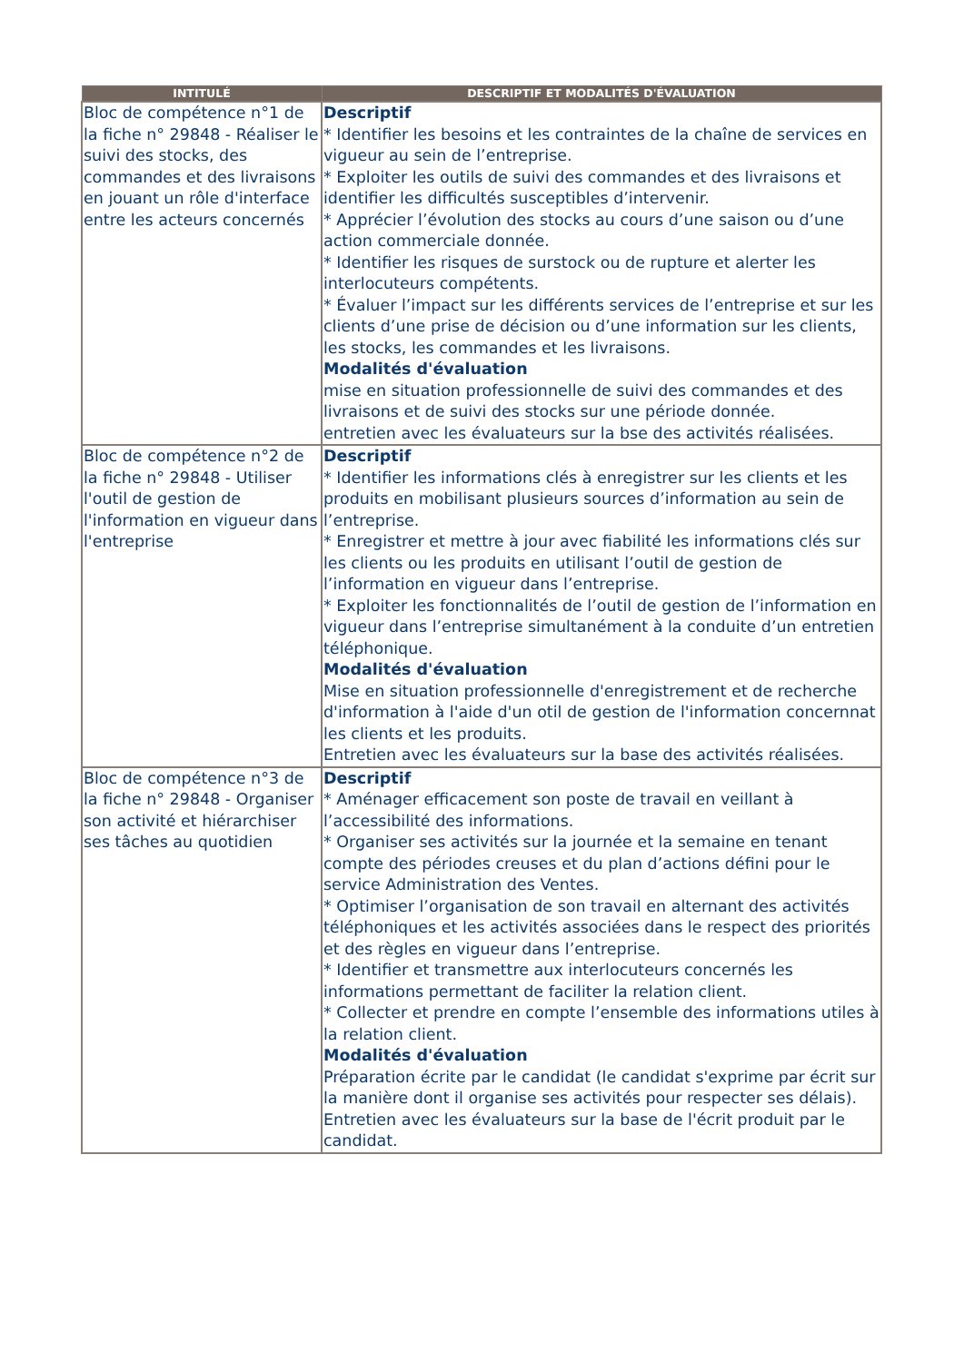| INTITULÉ | DESCRIPTIF ET MODALITÉS D'ÉVALUATION |
| --- | --- |
| Bloc de compétence n°1 de la fiche n° 29848 - Réaliser le suivi des stocks, des commandes et des livraisons en jouant un rôle d'interface entre les acteurs concernés | Descriptif * Identifier les besoins et les contraintes de la chaîne de services en vigueur au sein de l’entreprise. * Exploiter les outils de suivi des commandes et des livraisons et identifier les difficultés susceptibles d’intervenir. * Apprécier l’évolution des stocks au cours d’une saison ou d’une action commerciale donnée. * Identifier les risques de surstock ou de rupture et alerter les interlocuteurs compétents. * Évaluer l’impact sur les différents services de l’entreprise et sur les clients d’une prise de décision ou d’une information sur les clients, les stocks, les commandes et les livraisons. Modalités d'évaluation mise en situation professionnelle de suivi des commandes et des livraisons et de suivi des stocks sur une période donnée. entretien avec les évaluateurs sur la bse des activités réalisées. |
| Bloc de compétence n°2 de la fiche n° 29848 - Utiliser l'outil de gestion de l'information en vigueur dans l'entreprise | Descriptif * Identifier les informations clés à enregistrer sur les clients et les produits en mobilisant plusieurs sources d’information au sein de l’entreprise. * Enregistrer et mettre à jour avec fiabilité les informations clés sur les clients ou les produits en utilisant l’outil de gestion de l’information en vigueur dans l’entreprise. * Exploiter les fonctionnalités de l’outil de gestion de l’information en vigueur dans l’entreprise simultanément à la conduite d’un entretien téléphonique. Modalités d'évaluation Mise en situation professionnelle d'enregistrement et de recherche d'information à l'aide d'un otil de gestion de l'information concernnat les clients et les produits. Entretien avec les évaluateurs sur la base des activités réalisées. |
| Bloc de compétence n°3 de la fiche n° 29848 - Organiser son activité et hiérarchiser ses tâches au quotidien | Descriptif * Aménager efficacement son poste de travail en veillant à l’accessibilité des informations. * Organiser ses activités sur la journée et la semaine en tenant compte des périodes creuses et du plan d’actions défini pour le service Administration des Ventes. * Optimiser l’organisation de son travail en alternant des activités téléphoniques et les activités associées dans le respect des priorités et des règles en vigueur dans l’entreprise. * Identifier et transmettre aux interlocuteurs concernés les informations permettant de faciliter la relation client. * Collecter et prendre en compte l’ensemble des informations utiles à la relation client. Modalités d'évaluation Préparation écrite par le candidat (le candidat s'exprime par écrit sur la manière dont il organise ses activités pour respecter ses délais). Entretien avec les évaluateurs sur la base de l'écrit produit par le candidat. |